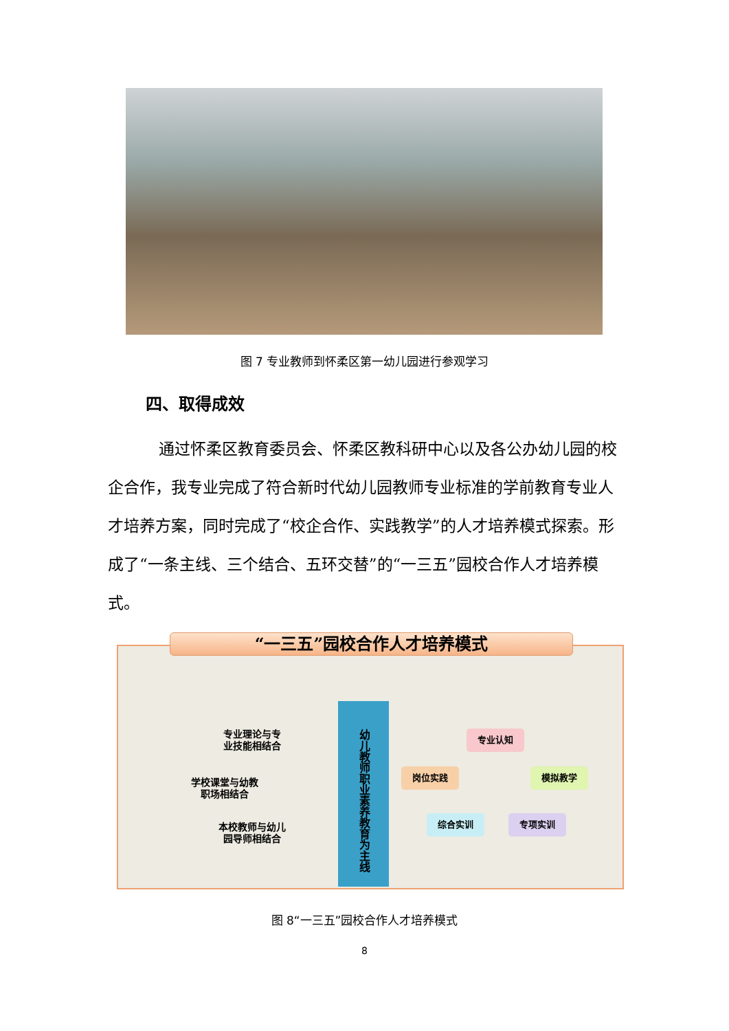图 7 专业教师到怀柔区第一幼儿园进行参观学习
四、取得成效
通过怀柔区教育委员会、怀柔区教科研中心以及各公办幼儿园的校企合作，我专业完成了符合新时代幼儿园教师专业标准的学前教育专业人才培养方案，同时完成了“校企合作、实践教学”的人才培养模式探索。形成了“一条主线、三个结合、五环交替”的“一三五”园校合作人才培养模式。
“一三五”园校合作人才培养模式
专业理论与专业技能相结合
学校课堂与幼教职场相结合
本校教师与幼儿园导师相结合
幼儿教师职业素养教育为主线
专业认知
岗位实践 模拟教学
综合实训 专项实训
图 8“一三五”园校合作人才培养模式
8